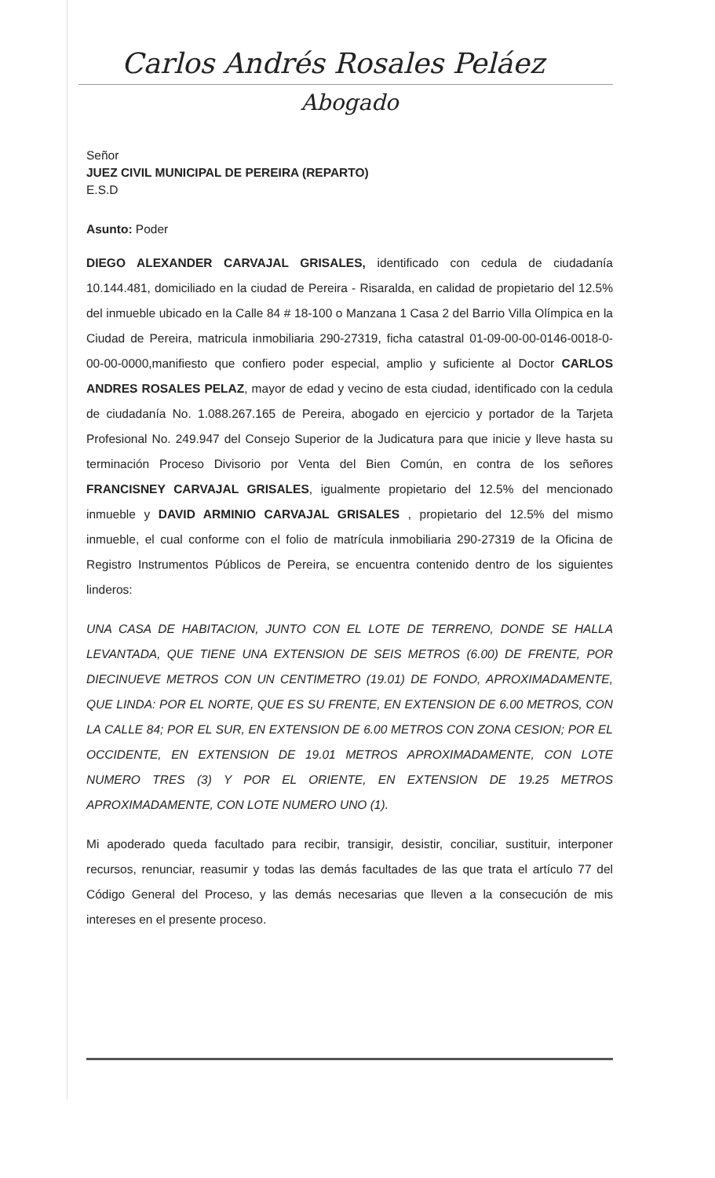Carlos Andrés Rosales Peláez
Abogado
Señor
JUEZ CIVIL MUNICIPAL DE PEREIRA (REPARTO)
E.S.D
Asunto: Poder
DIEGO ALEXANDER CARVAJAL GRISALES, identificado con cedula de ciudadanía 10.144.481, domiciliado en la ciudad de Pereira - Risaralda, en calidad de propietario del 12.5% del inmueble ubicado en la Calle 84 # 18-100 o Manzana 1 Casa 2 del Barrio Villa Olímpica en la Ciudad de Pereira, matricula inmobiliaria 290-27319, ficha catastral 01-09-00-00-0146-0018-0-00-00-0000,manifiesto que confiero poder especial, amplio y suficiente al Doctor CARLOS ANDRES ROSALES PELAZ, mayor de edad y vecino de esta ciudad, identificado con la cedula de ciudadanía No. 1.088.267.165 de Pereira, abogado en ejercicio y portador de la Tarjeta Profesional No. 249.947 del Consejo Superior de la Judicatura para que inicie y lleve hasta su terminación Proceso Divisorio por Venta del Bien Común, en contra de los señores FRANCISNEY CARVAJAL GRISALES, igualmente propietario del 12.5% del mencionado inmueble y DAVID ARMINIO CARVAJAL GRISALES , propietario del 12.5% del mismo inmueble, el cual conforme con el folio de matrícula inmobiliaria 290-27319 de la Oficina de Registro Instrumentos Públicos de Pereira, se encuentra contenido dentro de los siguientes linderos:
UNA CASA DE HABITACION, JUNTO CON EL LOTE DE TERRENO, DONDE SE HALLA LEVANTADA, QUE TIENE UNA EXTENSION DE SEIS METROS (6.00) DE FRENTE, POR DIECINUEVE METROS CON UN CENTIMETRO (19.01) DE FONDO, APROXIMADAMENTE, QUE LINDA: POR EL NORTE, QUE ES SU FRENTE, EN EXTENSION DE 6.00 METROS, CON LA CALLE 84; POR EL SUR, EN EXTENSION DE 6.00 METROS CON ZONA CESION; POR EL OCCIDENTE, EN EXTENSION DE 19.01 METROS APROXIMADAMENTE, CON LOTE NUMERO TRES (3) Y POR EL ORIENTE, EN EXTENSION DE 19.25 METROS APROXIMADAMENTE, CON LOTE NUMERO UNO (1).
Mi apoderado queda facultado para recibir, transigir, desistir, conciliar, sustituir, interponer recursos, renunciar, reasumir y todas las demás facultades de las que trata el artículo 77 del Código General del Proceso, y las demás necesarias que lleven a la consecución de mis intereses en el presente proceso.